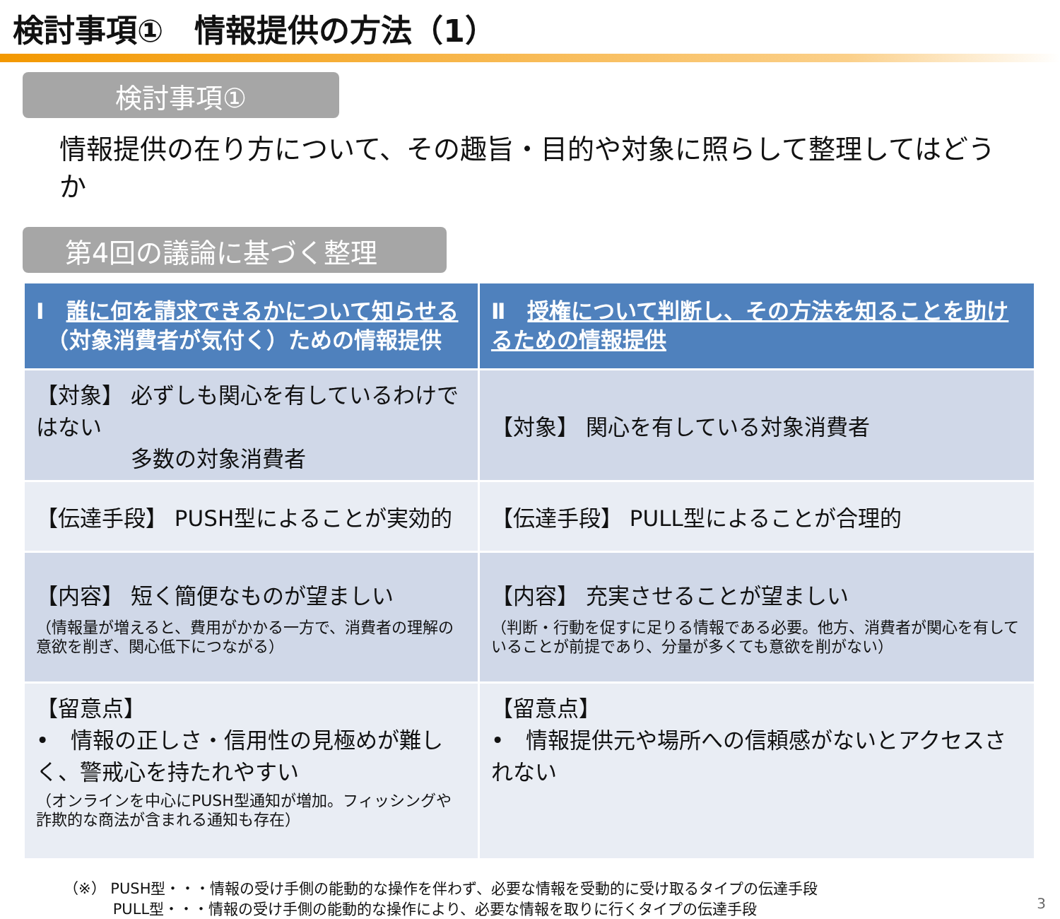検討事項①　情報提供の方法（1）
検討事項①
情報提供の在り方について、その趣旨・目的や対象に照らして整理してはどうか
第4回の議論に基づく整理
| Ⅰ 誰に何を請求できるかについて知らせる （対象消費者が気付く）ための情報提供 | Ⅱ 授権について判断し、その方法を知ることを助けるための情報提供 |
| --- | --- |
| 【対象】 必ずしも関心を有しているわけではない 多数の対象消費者 | 【対象】 関心を有している対象消費者 |
| 【伝達手段】 PUSH型によることが実効的 | 【伝達手段】 PULL型によることが合理的 |
| 【内容】 短く簡便なものが望ましい （情報量が増えると、費用がかかる一方で、消費者の理解の意欲を削ぎ、関心低下につながる） | 【内容】 充実させることが望ましい （判断・行動を促すに足りる情報である必要。他方、消費者が関心を有していることが前提であり、分量が多くても意欲を削がない） |
| 【留意点】 • 情報の正しさ・信用性の見極めが難しく、警戒心を持たれやすい （オンラインを中心にPUSH型通知が増加。フィッシングや詐欺的な商法が含まれる通知も存在） | 【留意点】 • 情報提供元や場所への信頼感がないとアクセスされない |
（※） PUSH型・・・情報の受け手側の能動的な操作を伴わず、必要な情報を受動的に受け取るタイプの伝達手段
　　　 PULL型・・・情報の受け手側の能動的な操作により、必要な情報を取りに行くタイプの伝達手段
3